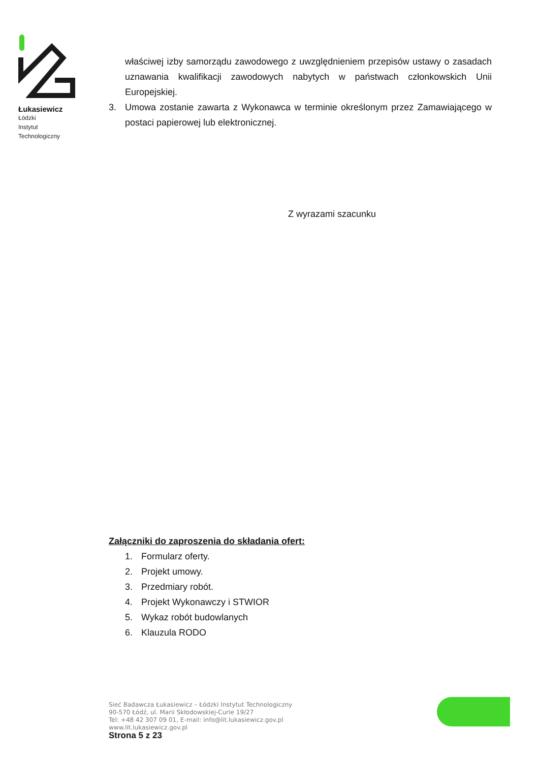Łukasiewicz
Łódzki
Instytut
Technologiczny
właściwej izby samorządu zawodowego z uwzględnieniem przepisów ustawy o zasadach uznawania kwalifikacji zawodowych nabytych w państwach członkowskich Unii Europejskiej.
3. Umowa zostanie zawarta z Wykonawca w terminie określonym przez Zamawiającego w postaci papierowej lub elektronicznej.
Z wyrazami szacunku
Załączniki do zaproszenia do składania ofert:
1. Formularz oferty.
2. Projekt umowy.
3. Przedmiary robót.
4. Projekt Wykonawczy i STWIOR
5. Wykaz robót budowlanych
6. Klauzula RODO
Sieć Badawcza Łukasiewicz – Łódzki Instytut Technologiczny
90-570 Łódź, ul. Marii Skłodowskiej-Curie 19/27
Tel: +48 42 307 09 01, E-mail: info@lit.lukasiewicz.gov.pl
www.lit.lukasiewicz.gov.pl
Strona 5 z 23